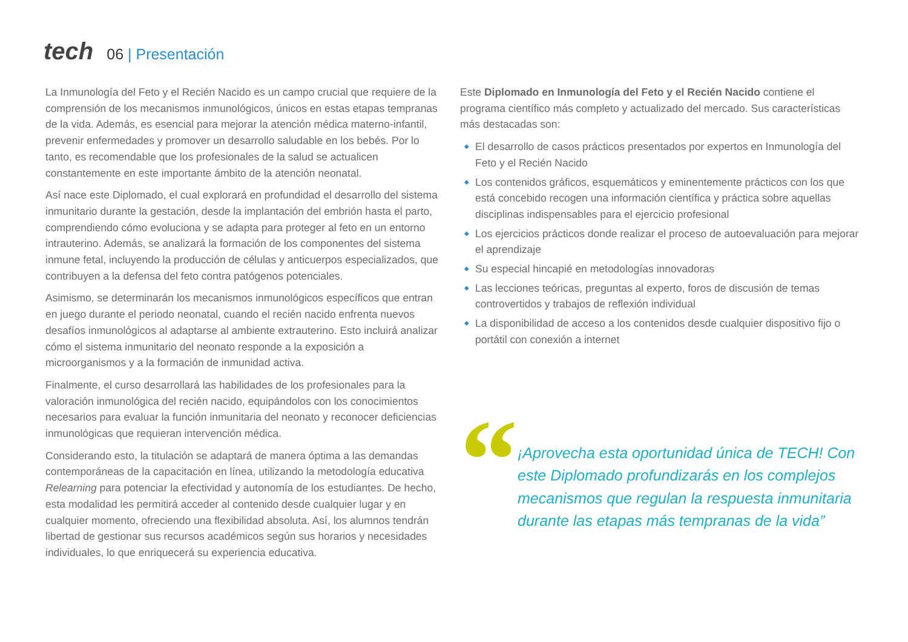tech
06 | Presentación
La Inmunología del Feto y el Recién Nacido es un campo crucial que requiere de la comprensión de los mecanismos inmunológicos, únicos en estas etapas tempranas de la vida. Además, es esencial para mejorar la atención médica materno-infantil, prevenir enfermedades y promover un desarrollo saludable en los bebés. Por lo tanto, es recomendable que los profesionales de la salud se actualicen constantemente en este importante ámbito de la atención neonatal.
Así nace este Diplomado, el cual explorará en profundidad el desarrollo del sistema inmunitario durante la gestación, desde la implantación del embrión hasta el parto, comprendiendo cómo evoluciona y se adapta para proteger al feto en un entorno intrauterino. Además, se analizará la formación de los componentes del sistema inmune fetal, incluyendo la producción de células y anticuerpos especializados, que contribuyen a la defensa del feto contra patógenos potenciales.
Asimismo, se determinarán los mecanismos inmunológicos específicos que entran en juego durante el periodo neonatal, cuando el recién nacido enfrenta nuevos desafíos inmunológicos al adaptarse al ambiente extrauterino. Esto incluirá analizar cómo el sistema inmunitario del neonato responde a la exposición a microorganismos y a la formación de inmunidad activa.
Finalmente, el curso desarrollará las habilidades de los profesionales para la valoración inmunológica del recién nacido, equipándolos con los conocimientos necesarios para evaluar la función inmunitaria del neonato y reconocer deficiencias inmunológicas que requieran intervención médica.
Considerando esto, la titulación se adaptará de manera óptima a las demandas contemporáneas de la capacitación en línea, utilizando la metodología educativa Relearning para potenciar la efectividad y autonomía de los estudiantes. De hecho, esta modalidad les permitirá acceder al contenido desde cualquier lugar y en cualquier momento, ofreciendo una flexibilidad absoluta. Así, los alumnos tendrán libertad de gestionar sus recursos académicos según sus horarios y necesidades individuales, lo que enriquecerá su experiencia educativa.
Este Diplomado en Inmunología del Feto y el Recién Nacido contiene el programa científico más completo y actualizado del mercado. Sus características más destacadas son:
◆ El desarrollo de casos prácticos presentados por expertos en Inmunología del Feto y el Recién Nacido
◆ Los contenidos gráficos, esquemáticos y eminentemente prácticos con los que está concebido recogen una información científica y práctica sobre aquellas disciplinas indispensables para el ejercicio profesional
◆ Los ejercicios prácticos donde realizar el proceso de autoevaluación para mejorar el aprendizaje
◆ Su especial hincapié en metodologías innovadoras
◆ Las lecciones teóricas, preguntas al experto, foros de discusión de temas controvertidos y trabajos de reflexión individual
◆ La disponibilidad de acceso a los contenidos desde cualquier dispositivo fijo o portátil con conexión a internet
“
¡Aprovecha esta oportunidad única de TECH! Con este Diplomado profundizarás en los complejos mecanismos que regulan la respuesta inmunitaria durante las etapas más tempranas de la vida”